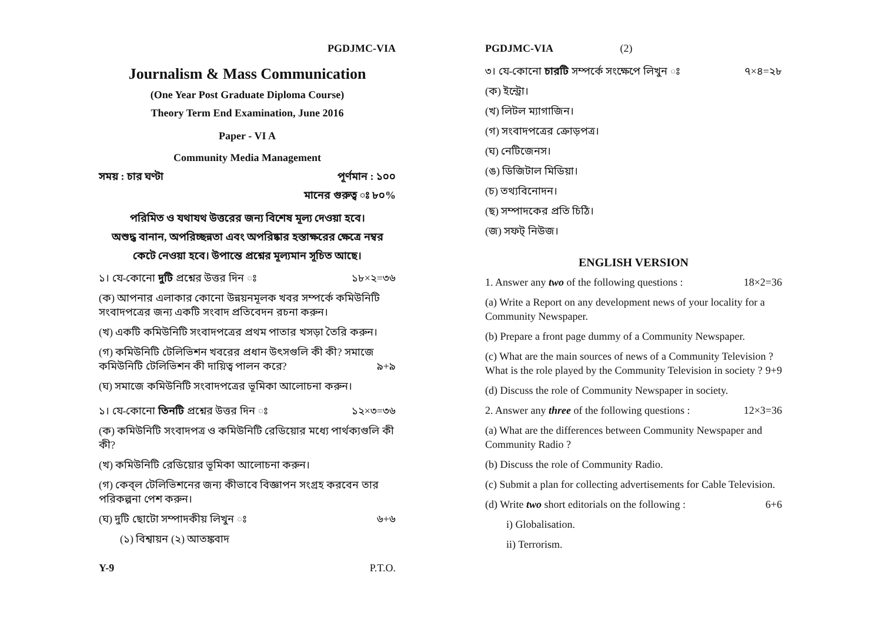PGDJMC-VIA
Journalism & Mass Communication
(One Year Post Graduate Diploma Course)
Theory Term End Examination, June 2016
Paper - VI A
Community Media Management
সময় : চার ঘণ্টা পূর্ণমান : ১০০
মানের গুরুত্ব ঃ ৮০%
পরিমিত ও যথাযথ উত্তরের জন্য বিশেষ মূল্য দেওয়া হবে।
অশুদ্ধ বানান, অপরিচ্ছন্নতা এবং অপরিষ্কার হস্তাক্ষরের ক্ষেত্রে নম্বর
কেটে নেওয়া হবে। উপান্তে প্রশ্নের মূল্যমান সূচিত আছে।
১। যে-কোনো দুটি প্রশ্নের উত্তর দিন ঃ ১৮×২=৩৬
(ক) আপনার এলাকার কোনো উন্নয়নমূলক খবর সম্পর্কে কমিউনিটি সংবাদপত্রের জন্য একটি সংবাদ প্রতিবেদন রচনা করুন।
(খ) একটি কমিউনিটি সংবাদপত্রের প্রথম পাতার খসড়া তৈরি করুন।
(গ) কমিউনিটি টেলিভিশন খবরের প্রধান উৎসগুলি কী কী? সমাজে কমিউনিটি টেলিভিশন কী দায়িত্ব পালন করে? ৯+৯
(ঘ) সমাজে কমিউনিটি সংবাদপত্রের ভূমিকা আলোচনা করুন।
১। যে-কোনো তিনটি প্রশ্নের উত্তর দিন ঃ ১২×৩=৩৬
(ক) কমিউনিটি সংবাদপত্র ও কমিউনিটি রেডিয়োর মধ্যে পার্থক্যগুলি কী কী?
(খ) কমিউনিটি রেডিয়োর ভূমিকা আলোচনা করুন।
(গ) কেব্‌ল টেলিভিশনের জন্য কীভাবে বিজ্ঞাপন সংগ্রহ করবেন তার পরিকল্পনা পেশ করুন।
(ঘ) দুটি ছোটো সম্পাদকীয় লিখুন ঃ ৬+৬
(১) বিশ্বায়ন (২) আতঙ্কবাদ
PGDJMC-VIA (2)
৩। যে-কোনো চারটি সম্পর্কে সংক্ষেপে লিখুন ঃ ৭×৪=২৮
(ক) ইন্ট্রো।
(খ) লিটল ম্যাগাজিন।
(গ) সংবাদপত্রের ক্রোড়পত্র।
(ঘ) নেটিজেনস।
(ঙ) ডিজিটাল মিডিয়া।
(চ) তথ্যবিনোদন।
(ছ) সম্পাদকের প্রতি চিঠি।
(জ) সফট্ নিউজ।
ENGLISH VERSION
1. Answer any two of the following questions : 18×2=36
(a) Write a Report on any development news of your locality for a Community Newspaper.
(b) Prepare a front page dummy of a Community Newspaper.
(c) What are the main sources of news of a Community Television ? What is the role played by the Community Television in society ? 9+9
(d) Discuss the role of Community Newspaper in society.
2. Answer any three of the following questions : 12×3=36
(a) What are the differences between Community Newspaper and Community Radio ?
(b) Discuss the role of Community Radio.
(c) Submit a plan for collecting advertisements for Cable Television.
(d) Write two short editorials on the following : 6+6
i) Globalisation.
ii) Terrorism.
Y-9 P.T.O.